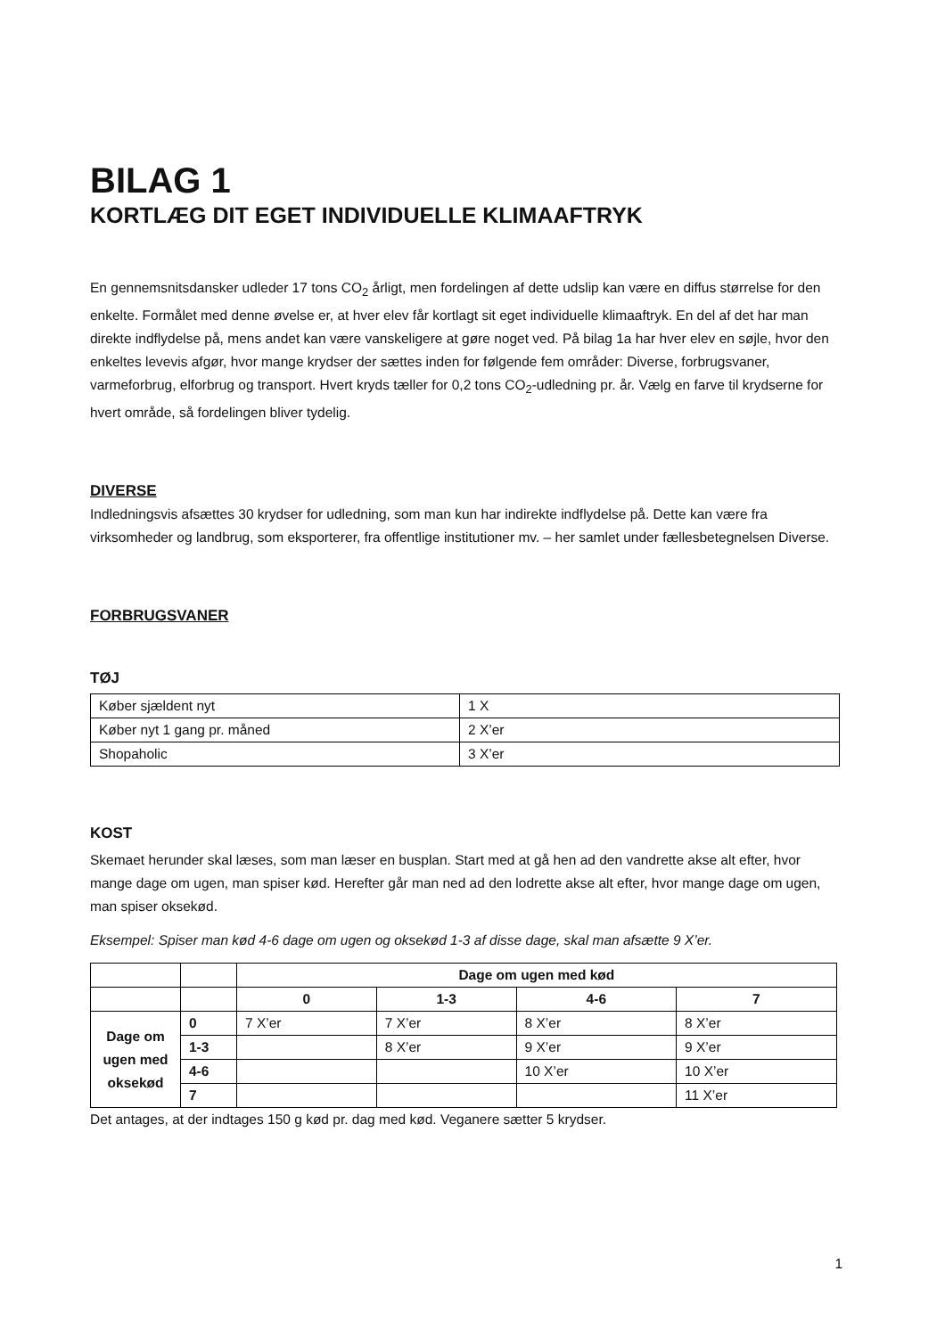BILAG 1
KORTLÆG DIT EGET INDIVIDUELLE KLIMAAFTRYK
En gennemsnitsdansker udleder 17 tons CO<sub>2</sub> årligt, men fordelingen af dette udslip kan være en diffus størrelse for den enkelte. Formålet med denne øvelse er, at hver elev får kortlagt sit eget individuelle klimaaftryk. En del af det har man direkte indflydelse på, mens andet kan være vanskeligere at gøre noget ved. På bilag 1a har hver elev en søjle, hvor den enkeltes levevis afgør, hvor mange krydser der sættes inden for følgende fem områder: Diverse, forbrugsvaner, varmeforbrug, elforbrug og transport. Hvert kryds tæller for 0,2 tons CO<sub>2</sub>-udledning pr. år. Vælg en farve til krydserne for hvert område, så fordelingen bliver tydelig.
DIVERSE
Indledningsvis afsættes 30 krydser for udledning, som man kun har indirekte indflydelse på. Dette kan være fra virksomheder og landbrug, som eksporterer, fra offentlige institutioner mv. – her samlet under fællesbetegnelsen Diverse.
FORBRUGSVANER
TØJ
| Køber sjældent nyt | 1 X |
| Køber nyt 1 gang pr. måned | 2 X’er |
| Shopaholic | 3 X’er |
KOST
Skemaet herunder skal læses, som man læser en busplan. Start med at gå hen ad den vandrette akse alt efter, hvor mange dage om ugen, man spiser kød. Herefter går man ned ad den lodrette akse alt efter, hvor mange dage om ugen, man spiser oksekød.
Eksempel: Spiser man kød 4-6 dage om ugen og oksekød 1-3 af disse dage, skal man afsætte 9 X’er.
| | | Dage om ugen med kød | | | |
| | | 0 | 1-3 | 4-6 | 7 |
| Dage om ugen med oksekød | 0 | 7 X’er | 7 X’er | 8 X’er | 8 X’er |
| | 1-3 | | 8 X’er | 9 X’er | 9 X’er |
| | 4-6 | | | 10 X’er | 10 X’er |
| | 7 | | | | 11 X’er |
Det antages, at der indtages 150 g kød pr. dag med kød. Veganere sætter 5 krydser.
1